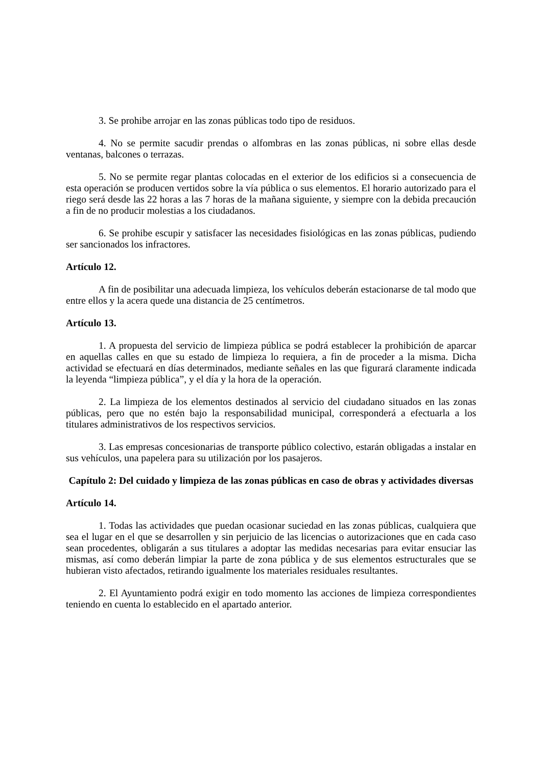3. Se prohibe arrojar en las zonas públicas todo tipo de residuos.
4. No se permite sacudir prendas o alfombras en las zonas públicas, ni sobre ellas desde ventanas, balcones o terrazas.
5. No se permite regar plantas colocadas en el exterior de los edificios si a consecuencia de esta operación se producen vertidos sobre la vía pública o sus elementos. El horario autorizado para el riego será desde las 22 horas a las 7 horas de la mañana siguiente, y siempre con la debida precaución a fin de no producir molestias a los ciudadanos.
6. Se prohibe escupir y satisfacer las necesidades fisiológicas en las zonas públicas, pudiendo ser sancionados los infractores.
Artículo 12.
A fin de posibilitar una adecuada limpieza, los vehículos deberán estacionarse de tal modo que entre ellos y la acera quede una distancia de 25 centímetros.
Artículo 13.
1. A propuesta del servicio de limpieza pública se podrá establecer la prohibición de aparcar en aquellas calles en que su estado de limpieza lo requiera, a fin de proceder a la misma. Dicha actividad se efectuará en días determinados, mediante señales en las que figurará claramente indicada la leyenda “limpieza pública”, y el día y la hora de la operación.
2. La limpieza de los elementos destinados al servicio del ciudadano situados en las zonas públicas, pero que no estén bajo la responsabilidad municipal, corresponderá a efectuarla a los titulares administrativos de los respectivos servicios.
3. Las empresas concesionarias de transporte público colectivo, estarán obligadas a instalar en sus vehículos, una papelera para su utilización por los pasajeros.
Capítulo 2: Del cuidado y limpieza de las zonas públicas en caso de obras y actividades diversas
Artículo 14.
1. Todas las actividades que puedan ocasionar suciedad en las zonas públicas, cualquiera que sea el lugar en el que se desarrollen y sin perjuicio de las licencias o autorizaciones que en cada caso sean procedentes, obligarán a sus titulares a adoptar las medidas necesarias para evitar ensuciar las mismas, así como deberán limpiar la parte de zona pública y de sus elementos estructurales que se hubieran visto afectados, retirando igualmente los materiales residuales resultantes.
2. El Ayuntamiento podrá exigir en todo momento las acciones de limpieza correspondientes teniendo en cuenta lo establecido en el apartado anterior.